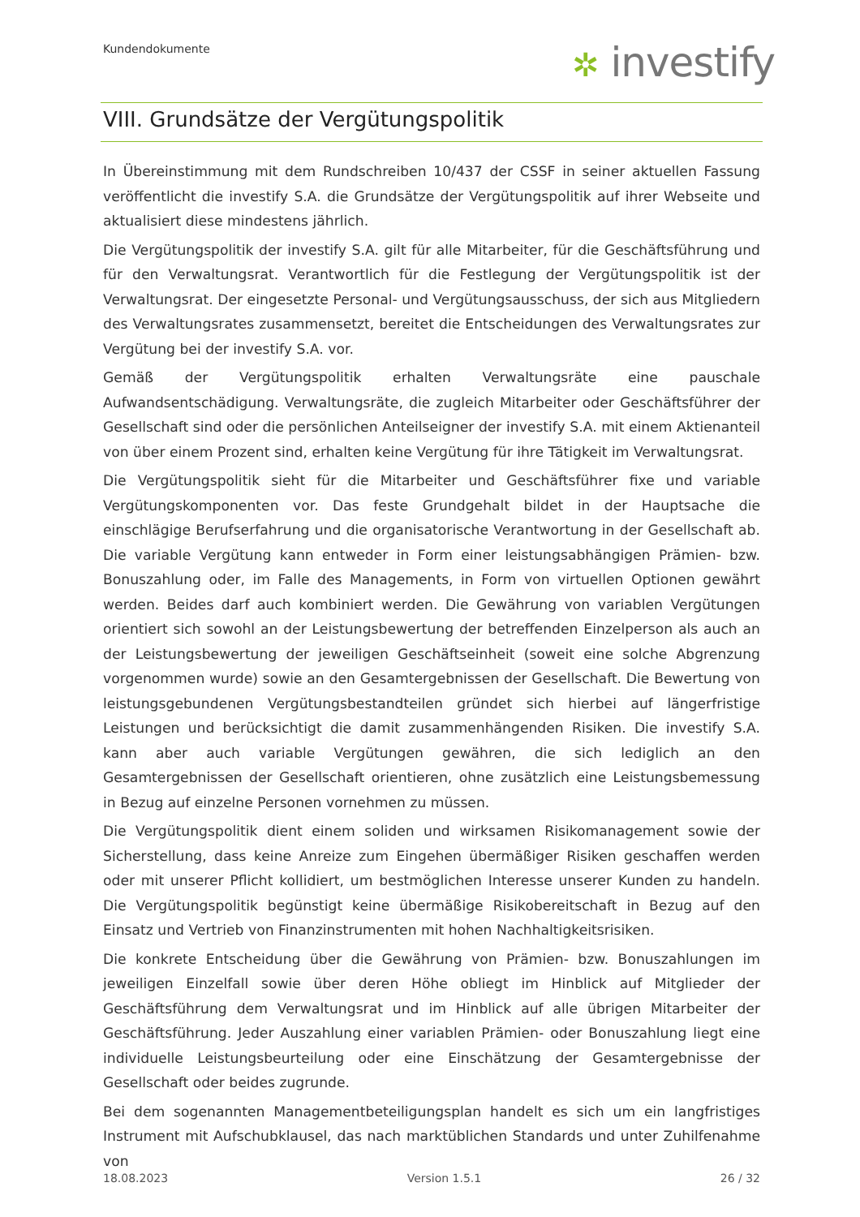Kundendokumente ✲ investify
VIII. Grundsätze der Vergütungspolitik
In Übereinstimmung mit dem Rundschreiben 10/437 der CSSF in seiner aktuellen Fassung veröffentlicht die investify S.A. die Grundsätze der Vergütungspolitik auf ihrer Webseite und aktualisiert diese mindestens jährlich.
Die Vergütungspolitik der investify S.A. gilt für alle Mitarbeiter, für die Geschäftsführung und für den Verwaltungsrat. Verantwortlich für die Festlegung der Vergütungspolitik ist der Verwaltungsrat. Der eingesetzte Personal- und Vergütungsausschuss, der sich aus Mitgliedern des Verwaltungsrates zusammensetzt, bereitet die Entscheidungen des Verwaltungsrates zur Vergütung bei der investify S.A. vor.
Gemäß der Vergütungspolitik erhalten Verwaltungsräte eine pauschale Aufwandsentschädigung. Verwaltungsräte, die zugleich Mitarbeiter oder Geschäftsführer der Gesellschaft sind oder die persönlichen Anteilseigner der investify S.A. mit einem Aktienanteil von über einem Prozent sind, erhalten keine Vergütung für ihre Tätigkeit im Verwaltungsrat.
Die Vergütungspolitik sieht für die Mitarbeiter und Geschäftsführer fixe und variable Vergütungskomponenten vor. Das feste Grundgehalt bildet in der Hauptsache die einschlägige Berufserfahrung und die organisatorische Verantwortung in der Gesellschaft ab. Die variable Vergütung kann entweder in Form einer leistungsabhängigen Prämien- bzw. Bonuszahlung oder, im Falle des Managements, in Form von virtuellen Optionen gewährt werden. Beides darf auch kombiniert werden. Die Gewährung von variablen Vergütungen orientiert sich sowohl an der Leistungsbewertung der betreffenden Einzelperson als auch an der Leistungsbewertung der jeweiligen Geschäftseinheit (soweit eine solche Abgrenzung vorgenommen wurde) sowie an den Gesamtergebnissen der Gesellschaft. Die Bewertung von leistungsgebundenen Vergütungsbestandteilen gründet sich hierbei auf längerfristige Leistungen und berücksichtigt die damit zusammenhängenden Risiken. Die investify S.A. kann aber auch variable Vergütungen gewähren, die sich lediglich an den Gesamtergebnissen der Gesellschaft orientieren, ohne zusätzlich eine Leistungsbemessung in Bezug auf einzelne Personen vornehmen zu müssen.
Die Vergütungspolitik dient einem soliden und wirksamen Risikomanagement sowie der Sicherstellung, dass keine Anreize zum Eingehen übermäßiger Risiken geschaffen werden oder mit unserer Pflicht kollidiert, um bestmöglichen Interesse unserer Kunden zu handeln. Die Vergütungspolitik begünstigt keine übermäßige Risikobereitschaft in Bezug auf den Einsatz und Vertrieb von Finanzinstrumenten mit hohen Nachhaltigkeitsrisiken.
Die konkrete Entscheidung über die Gewährung von Prämien- bzw. Bonuszahlungen im jeweiligen Einzelfall sowie über deren Höhe obliegt im Hinblick auf Mitglieder der Geschäftsführung dem Verwaltungsrat und im Hinblick auf alle übrigen Mitarbeiter der Geschäftsführung. Jeder Auszahlung einer variablen Prämien- oder Bonuszahlung liegt eine individuelle Leistungsbeurteilung oder eine Einschätzung der Gesamtergebnisse der Gesellschaft oder beides zugrunde.
Bei dem sogenannten Managementbeteiligungsplan handelt es sich um ein langfristiges Instrument mit Aufschubklausel, das nach marktüblichen Standards und unter Zuhilfenahme von
18.08.2023 Version 1.5.1 26 / 32